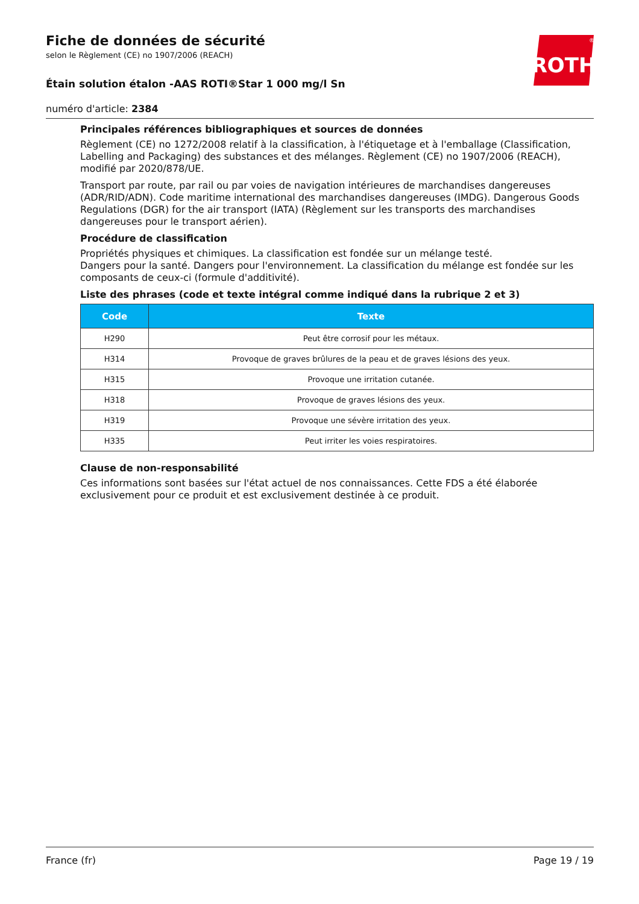ROTH
®
Fiche de données de sécurité
selon le Règlement (CE) no 1907/2006 (REACH)
Étain solution étalon -AAS ROTI®Star 1 000 mg/l Sn
numéro d'article: 2384
Principales références bibliographiques et sources de données
Règlement (CE) no 1272/2008 relatif à la classification, à l'étiquetage et à l'emballage (Classification, Labelling and Packaging) des substances et des mélanges. Règlement (CE) no 1907/2006 (REACH), modifié par 2020/878/UE.
Transport par route, par rail ou par voies de navigation intérieures de marchandises dangereuses (ADR/RID/ADN). Code maritime international des marchandises dangereuses (IMDG). Dangerous Goods Regulations (DGR) for the air transport (IATA) (Règlement sur les transports des marchandises dangereuses pour le transport aérien).
Procédure de classification
Propriétés physiques et chimiques. La classification est fondée sur un mélange testé.
Dangers pour la santé. Dangers pour l'environnement. La classification du mélange est fondée sur les composants de ceux-ci (formule d'additivité).
Liste des phrases (code et texte intégral comme indiqué dans la rubrique 2 et 3)
| Code | Texte |
| --- | --- |
| H290 | Peut être corrosif pour les métaux. |
| H314 | Provoque de graves brûlures de la peau et de graves lésions des yeux. |
| H315 | Provoque une irritation cutanée. |
| H318 | Provoque de graves lésions des yeux. |
| H319 | Provoque une sévère irritation des yeux. |
| H335 | Peut irriter les voies respiratoires. |
Clause de non-responsabilité
Ces informations sont basées sur l'état actuel de nos connaissances. Cette FDS a été élaborée exclusivement pour ce produit et est exclusivement destinée à ce produit.
France (fr) Page 19 / 19